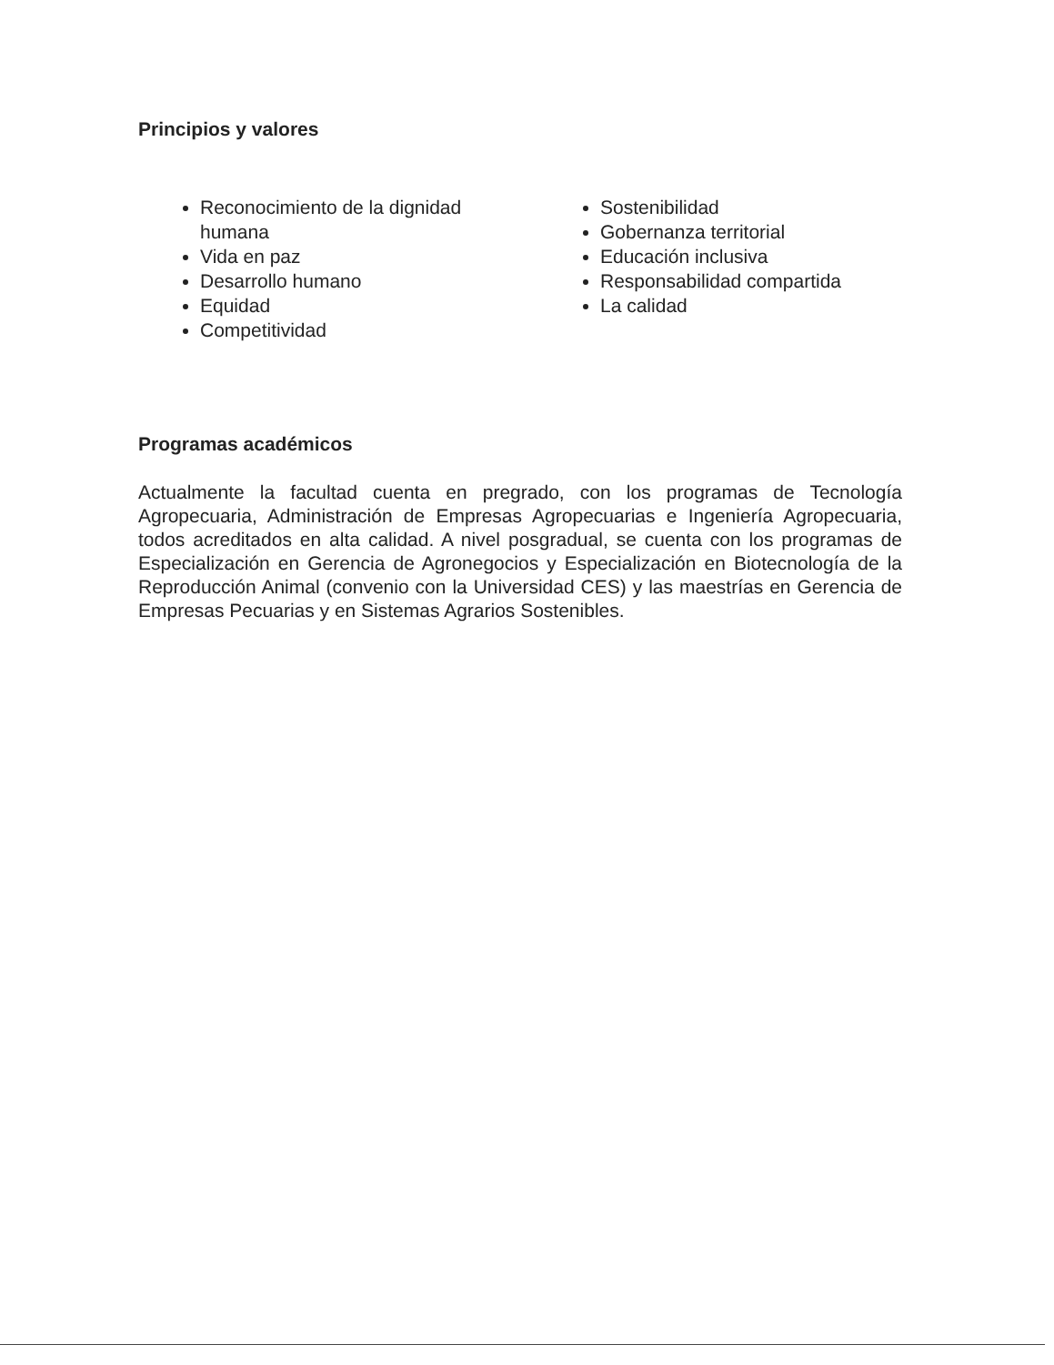Principios y valores
Reconocimiento de la dignidad humana
Vida en paz
Desarrollo humano
Equidad
Competitividad
Sostenibilidad
Gobernanza territorial
Educación inclusiva
Responsabilidad compartida
La calidad
Programas académicos
Actualmente la facultad cuenta en pregrado, con los programas de Tecnología Agropecuaria, Administración de Empresas Agropecuarias e Ingeniería Agropecuaria, todos acreditados en alta calidad. A nivel posgradual, se cuenta con los programas de Especialización en Gerencia de Agronegocios y Especialización en Biotecnología de la Reproducción Animal (convenio con la Universidad CES) y las maestrías en Gerencia de Empresas Pecuarias y en Sistemas Agrarios Sostenibles.